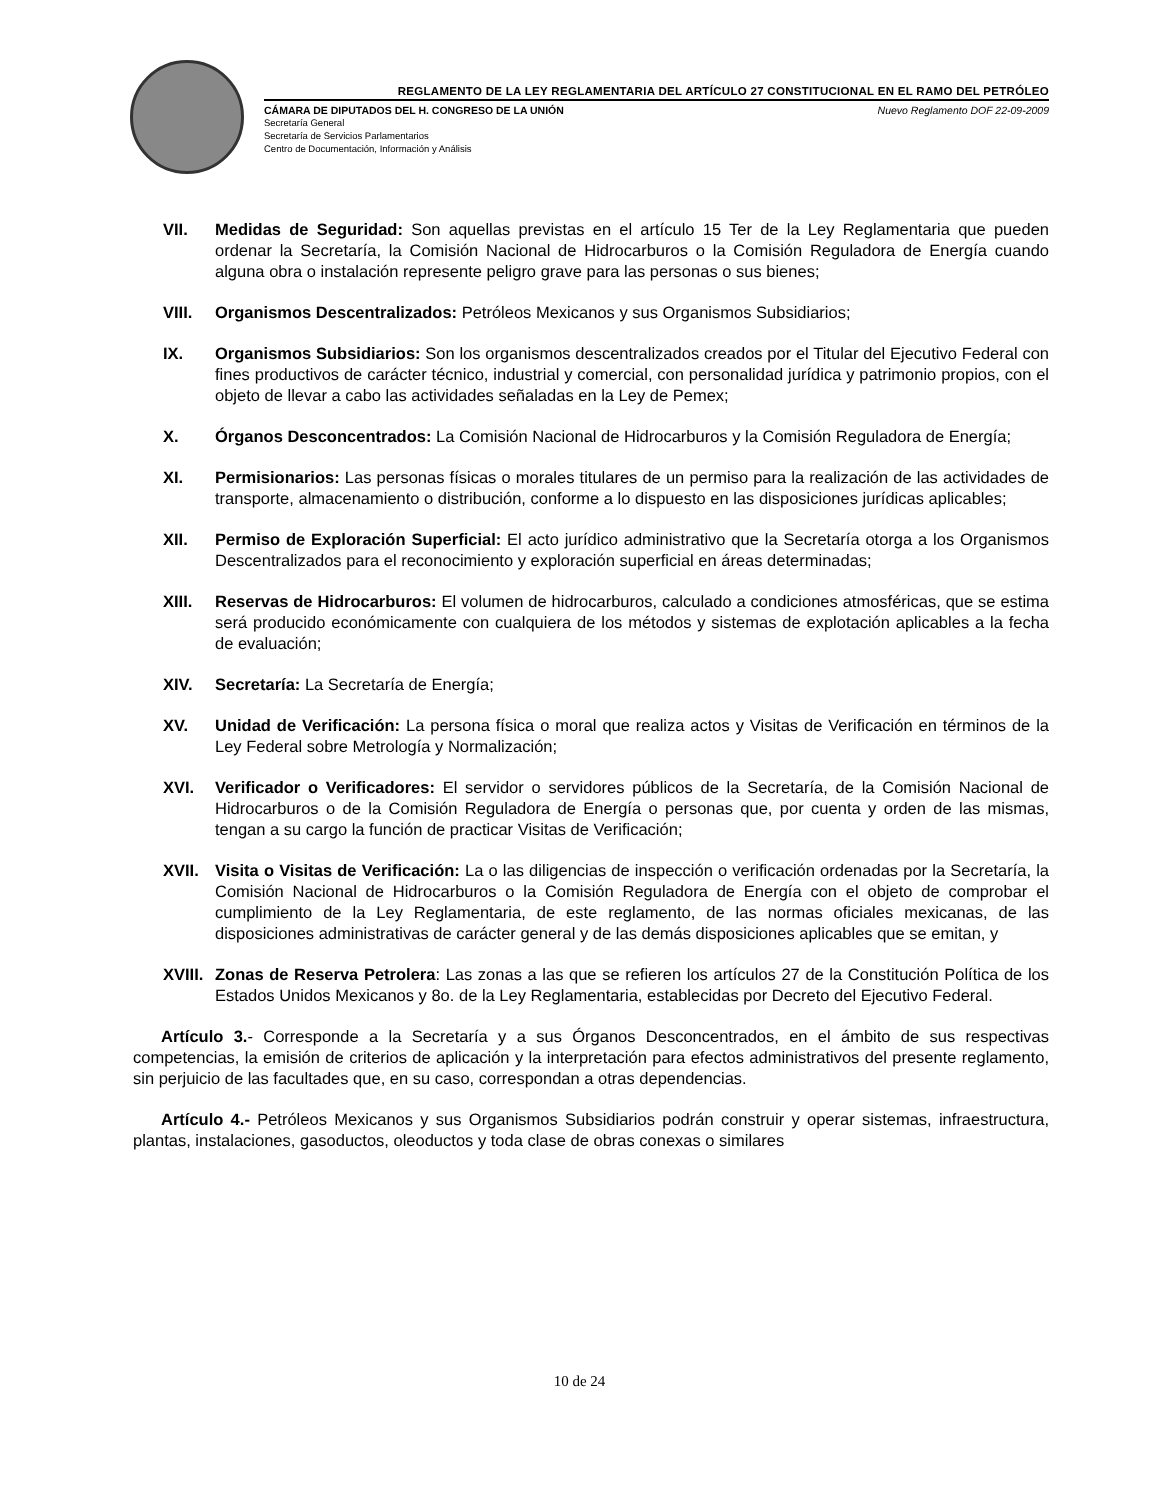REGLAMENTO DE LA LEY REGLAMENTARIA DEL ARTÍCULO 27 CONSTITUCIONAL EN EL RAMO DEL PETRÓLEO
CÁMARA DE DIPUTADOS DEL H. CONGRESO DE LA UNIÓN Nuevo Reglamento DOF 22-09-2009
Secretaría General
Secretaría de Servicios Parlamentarios
Centro de Documentación, Información y Análisis
VII. Medidas de Seguridad: Son aquellas previstas en el artículo 15 Ter de la Ley Reglamentaria que pueden ordenar la Secretaría, la Comisión Nacional de Hidrocarburos o la Comisión Reguladora de Energía cuando alguna obra o instalación represente peligro grave para las personas o sus bienes;
VIII. Organismos Descentralizados: Petróleos Mexicanos y sus Organismos Subsidiarios;
IX. Organismos Subsidiarios: Son los organismos descentralizados creados por el Titular del Ejecutivo Federal con fines productivos de carácter técnico, industrial y comercial, con personalidad jurídica y patrimonio propios, con el objeto de llevar a cabo las actividades señaladas en la Ley de Pemex;
X. Órganos Desconcentrados: La Comisión Nacional de Hidrocarburos y la Comisión Reguladora de Energía;
XI. Permisionarios: Las personas físicas o morales titulares de un permiso para la realización de las actividades de transporte, almacenamiento o distribución, conforme a lo dispuesto en las disposiciones jurídicas aplicables;
XII. Permiso de Exploración Superficial: El acto jurídico administrativo que la Secretaría otorga a los Organismos Descentralizados para el reconocimiento y exploración superficial en áreas determinadas;
XIII. Reservas de Hidrocarburos: El volumen de hidrocarburos, calculado a condiciones atmosféricas, que se estima será producido económicamente con cualquiera de los métodos y sistemas de explotación aplicables a la fecha de evaluación;
XIV. Secretaría: La Secretaría de Energía;
XV. Unidad de Verificación: La persona física o moral que realiza actos y Visitas de Verificación en términos de la Ley Federal sobre Metrología y Normalización;
XVI. Verificador o Verificadores: El servidor o servidores públicos de la Secretaría, de la Comisión Nacional de Hidrocarburos o de la Comisión Reguladora de Energía o personas que, por cuenta y orden de las mismas, tengan a su cargo la función de practicar Visitas de Verificación;
XVII. Visita o Visitas de Verificación: La o las diligencias de inspección o verificación ordenadas por la Secretaría, la Comisión Nacional de Hidrocarburos o la Comisión Reguladora de Energía con el objeto de comprobar el cumplimiento de la Ley Reglamentaria, de este reglamento, de las normas oficiales mexicanas, de las disposiciones administrativas de carácter general y de las demás disposiciones aplicables que se emitan, y
XVIII.
Zonas de Reserva Petrolera: Las zonas a las que se refieren los artículos 27 de la Constitución Política de los Estados Unidos Mexicanos y 8o. de la Ley Reglamentaria, establecidas por Decreto del Ejecutivo Federal.
Artículo 3.- Corresponde a la Secretaría y a sus Órganos Desconcentrados, en el ámbito de sus respectivas competencias, la emisión de criterios de aplicación y la interpretación para efectos administrativos del presente reglamento, sin perjuicio de las facultades que, en su caso, correspondan a otras dependencias.
Artículo 4.- Petróleos Mexicanos y sus Organismos Subsidiarios podrán construir y operar sistemas, infraestructura, plantas, instalaciones, gasoductos, oleoductos y toda clase de obras conexas o similares
10 de 24